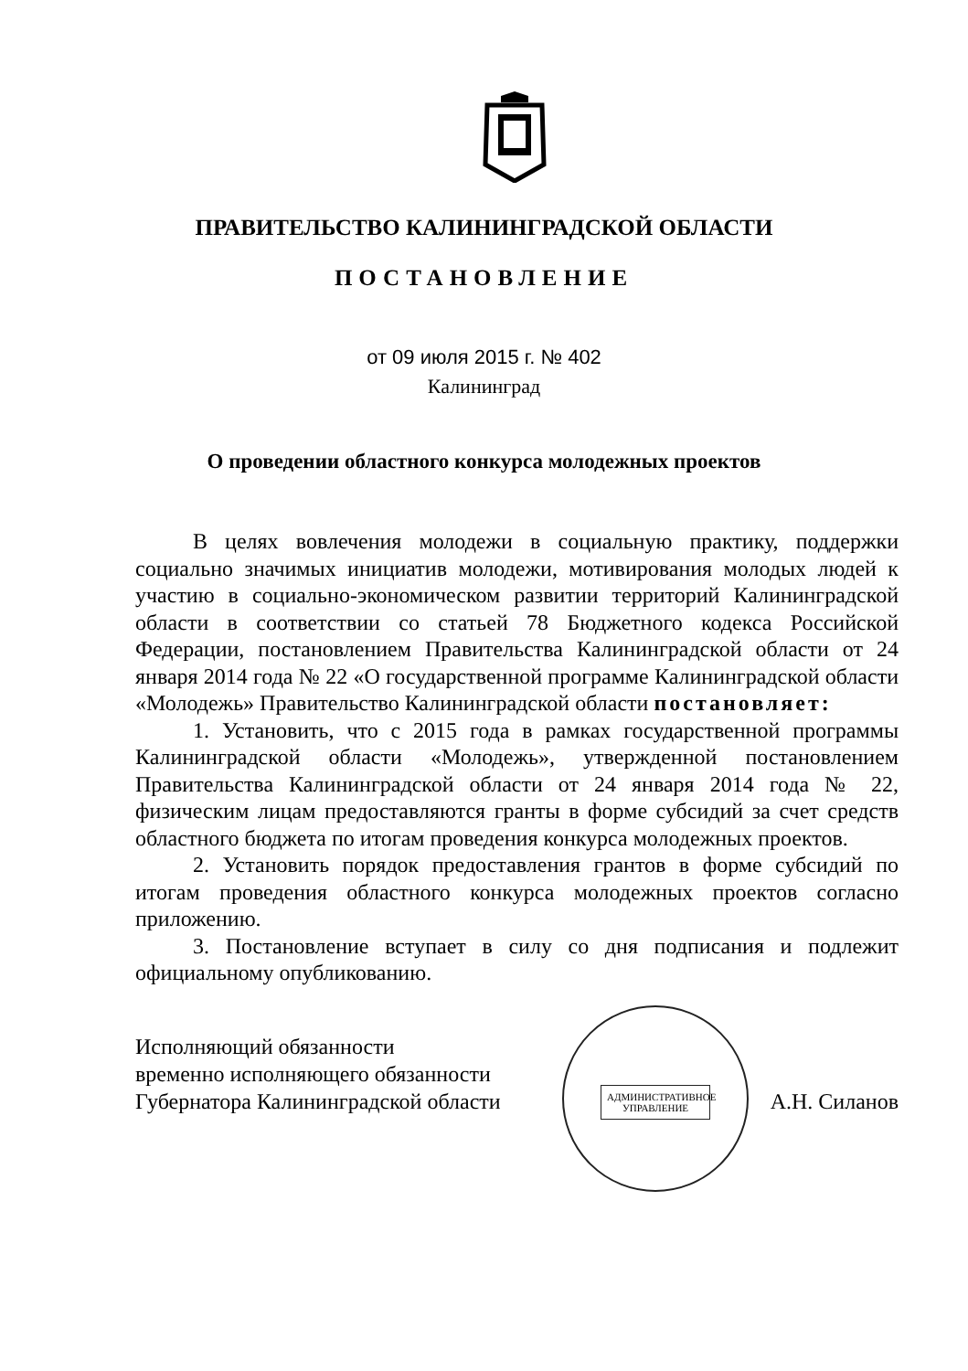ПРАВИТЕЛЬСТВО КАЛИНИНГРАДСКОЙ ОБЛАСТИ
ПОСТАНОВЛЕНИЕ
от 09 июля 2015 г. № 402
Калининград
О проведении областного конкурса молодежных проектов
В целях вовлечения молодежи в социальную практику, поддержки социально значимых инициатив молодежи, мотивирования молодых людей к участию в социально-экономическом развитии территорий Калининградской области в соответствии со статьей 78 Бюджетного кодекса Российской Федерации, постановлением Правительства Калининградской области от 24 января 2014 года № 22 «О государственной программе Калининградской области «Молодежь» Правительство Калининградской области постановляет:
1. Установить, что с 2015 года в рамках государственной программы Калининградской области «Молодежь», утвержденной постановлением Правительства Калининградской области от 24 января 2014 года № 22, физическим лицам предоставляются гранты в форме субсидий за счет средств областного бюджета по итогам проведения конкурса молодежных проектов.
2. Установить порядок предоставления грантов в форме субсидий по итогам проведения областного конкурса молодежных проектов согласно приложению.
3. Постановление вступает в силу со дня подписания и подлежит официальному опубликованию.
АДМИНИСТРАТИВНОЕ УПРАВЛЕНИЕ
Исполняющий обязанности
временно исполняющего обязанности
Губернатора Калининградской области
А.Н. Силанов